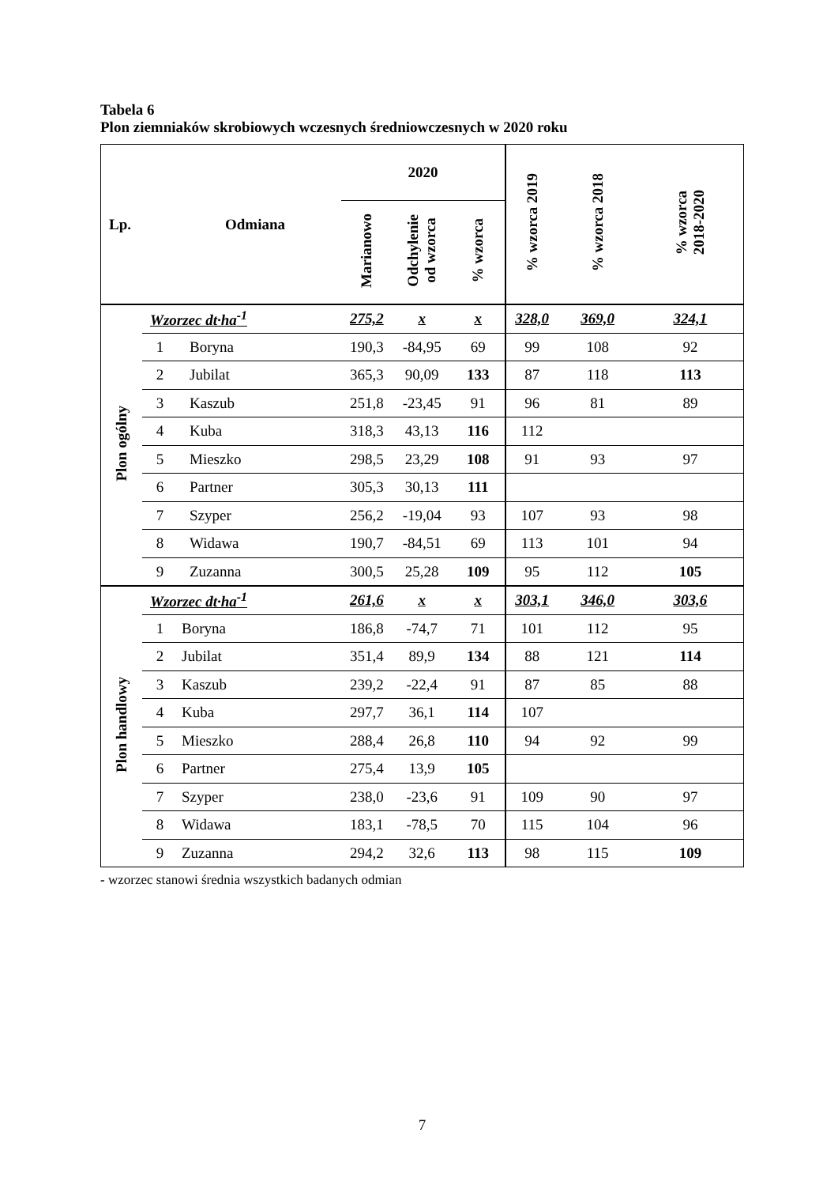Tabela 6
Plon ziemniaków skrobiowych wczesnych średniowczesnych w 2020 roku
| Lp. | | Odmiana | 2020 | | | % wzorca 2019 | % wzorca 2018 | % wzorca 2018-2020 |
| --- | --- | --- | --- | --- | --- | --- | --- | --- |
| | | | Marianowo | Odchylenie od wzorca | % wzorca | | | |
| Plon ogólny | Wzorzec dt·ha<sup>-1</sup> | | 275,2 | x | x | 328,0 | 369,0 | 324,1 |
| | 1 | Boryna | 190,3 | -84,95 | 69 | 99 | 108 | 92 |
| | 2 | Jubilat | 365,3 | 90,09 | 133 | 87 | 118 | 113 |
| | 3 | Kaszub | 251,8 | -23,45 | 91 | 96 | 81 | 89 |
| | 4 | Kuba | 318,3 | 43,13 | 116 | 112 | | |
| | 5 | Mieszko | 298,5 | 23,29 | 108 | 91 | 93 | 97 |
| | 6 | Partner | 305,3 | 30,13 | 111 | | | |
| | 7 | Szyper | 256,2 | -19,04 | 93 | 107 | 93 | 98 |
| | 8 | Widawa | 190,7 | -84,51 | 69 | 113 | 101 | 94 |
| | 9 | Zuzanna | 300,5 | 25,28 | 109 | 95 | 112 | 105 |
| Plon handlowy | Wzorzec dt·ha<sup>-1</sup> | | 261,6 | x | x | 303,1 | 346,0 | 303,6 |
| | 1 | Boryna | 186,8 | -74,7 | 71 | 101 | 112 | 95 |
| | 2 | Jubilat | 351,4 | 89,9 | 134 | 88 | 121 | 114 |
| | 3 | Kaszub | 239,2 | -22,4 | 91 | 87 | 85 | 88 |
| | 4 | Kuba | 297,7 | 36,1 | 114 | 107 | | |
| | 5 | Mieszko | 288,4 | 26,8 | 110 | 94 | 92 | 99 |
| | 6 | Partner | 275,4 | 13,9 | 105 | | | |
| | 7 | Szyper | 238,0 | -23,6 | 91 | 109 | 90 | 97 |
| | 8 | Widawa | 183,1 | -78,5 | 70 | 115 | 104 | 96 |
| | 9 | Zuzanna | 294,2 | 32,6 | 113 | 98 | 115 | 109 |
- wzorzec stanowi średnia wszystkich badanych odmian
7